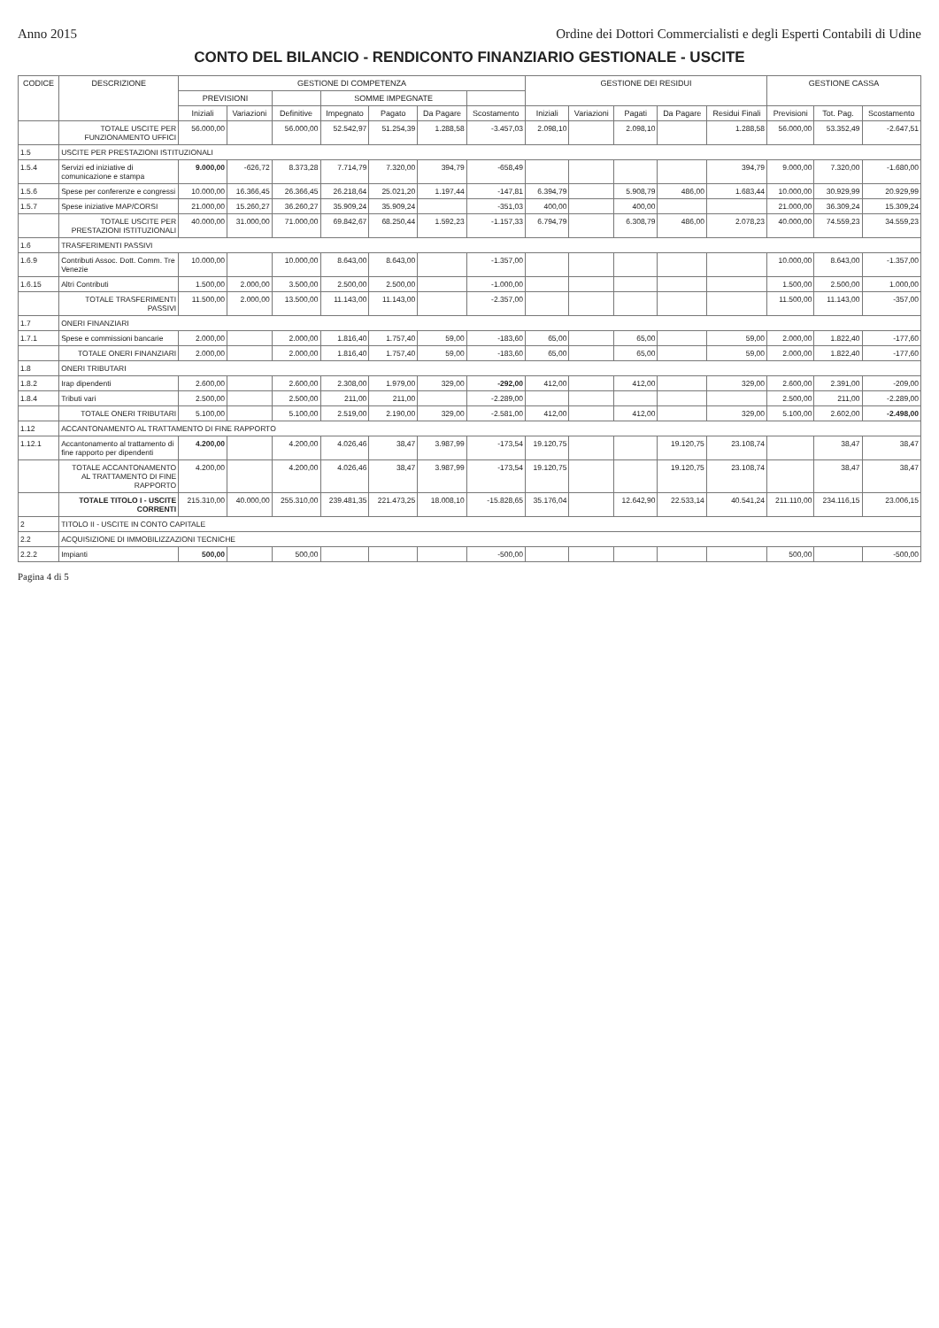Anno 2015 Ordine dei Dottori Commercialisti e degli Esperti Contabili di Udine
CONTO DEL BILANCIO - RENDICONTO FINANZIARIO GESTIONALE - USCITE
| CODICE | DESCRIZIONE | GESTIONE DI COMPETENZA | | | | | | | GESTIONE DEI RESIDUI | | | | | GESTIONE CASSA | | |
| --- | --- | --- | --- | --- | --- | --- | --- | --- | --- | --- | --- | --- | --- | --- | --- | --- |
| | | PREVISIONI | | | SOMME IMPEGNATE | | | | | | | | | | | |
| | | Iniziali | Variazioni | Definitive | Impegnato | Pagato | Da Pagare | Scostamento | Iniziali | Variazioni | Pagati | Da Pagare | Residui Finali | Previsioni | Tot. Pag. | Scostamento |
| | TOTALE USCITE PER FUNZIONAMENTO UFFICI | 56.000,00 | | 56.000,00 | 52.542,97 | 51.254,39 | 1.288,58 | -3.457,03 | 2.098,10 | | 2.098,10 | | 1.288,58 | 56.000,00 | 53.352,49 | -2.647,51 |
| 1.5 | USCITE PER PRESTAZIONI ISTITUZIONALI | | | | | | | | | | | | | | | |
| 1.5.4 | Servizi ed iniziative di comunicazione e stampa | 9.000,00 | -626,72 | 8.373,28 | 7.714,79 | 7.320,00 | 394,79 | -658,49 | | | | | 394,79 | 9.000,00 | 7.320,00 | -1.680,00 |
| 1.5.6 | Spese per conferenze e congressi | 10.000,00 | 16.366,45 | 26.366,45 | 26.218,64 | 25.021,20 | 1.197,44 | -147,81 | 6.394,79 | | 5.908,79 | 486,00 | 1.683,44 | 10.000,00 | 30.929,99 | 20.929,99 |
| 1.5.7 | Spese iniziative MAP/CORSI | 21.000,00 | 15.260,27 | 36.260,27 | 35.909,24 | 35.909,24 | | -351,03 | 400,00 | | 400,00 | | | 21.000,00 | 36.309,24 | 15.309,24 |
| | TOTALE USCITE PER PRESTAZIONI ISTITUZIONALI | 40.000,00 | 31.000,00 | 71.000,00 | 69.842,67 | 68.250,44 | 1.592,23 | -1.157,33 | 6.794,79 | | 6.308,79 | 486,00 | 2.078,23 | 40.000,00 | 74.559,23 | 34.559,23 |
| 1.6 | TRASFERIMENTI PASSIVI | | | | | | | | | | | | | | | |
| 1.6.9 | Contributi Assoc. Dott. Comm. Tre Venezie | 10.000,00 | | 10.000,00 | 8.643,00 | 8.643,00 | | -1.357,00 | | | | | | 10.000,00 | 8.643,00 | -1.357,00 |
| 1.6.15 | Altri Contributi | 1.500,00 | 2.000,00 | 3.500,00 | 2.500,00 | 2.500,00 | | -1.000,00 | | | | | | 1.500,00 | 2.500,00 | 1.000,00 |
| | TOTALE TRASFERIMENTI PASSIVI | 11.500,00 | 2.000,00 | 13.500,00 | 11.143,00 | 11.143,00 | | -2.357,00 | | | | | | 11.500,00 | 11.143,00 | -357,00 |
| 1.7 | ONERI FINANZIARI | | | | | | | | | | | | | | | |
| 1.7.1 | Spese e commissioni bancarie | 2.000,00 | | 2.000,00 | 1.816,40 | 1.757,40 | 59,00 | -183,60 | 65,00 | | 65,00 | | 59,00 | 2.000,00 | 1.822,40 | -177,60 |
| | TOTALE ONERI FINANZIARI | 2.000,00 | | 2.000,00 | 1.816,40 | 1.757,40 | 59,00 | -183,60 | 65,00 | | 65,00 | | 59,00 | 2.000,00 | 1.822,40 | -177,60 |
| 1.8 | ONERI TRIBUTARI | | | | | | | | | | | | | | | |
| 1.8.2 | Irap dipendenti | 2.600,00 | | 2.600,00 | 2.308,00 | 1.979,00 | 329,00 | -292,00 | 412,00 | | 412,00 | | 329,00 | 2.600,00 | 2.391,00 | -209,00 |
| 1.8.4 | Tributi vari | 2.500,00 | | 2.500,00 | 211,00 | 211,00 | | -2.289,00 | | | | | | 2.500,00 | 211,00 | -2.289,00 |
| | TOTALE ONERI TRIBUTARI | 5.100,00 | | 5.100,00 | 2.519,00 | 2.190,00 | 329,00 | -2.581,00 | 412,00 | | 412,00 | | 329,00 | 5.100,00 | 2.602,00 | -2.498,00 |
| 1.12 | ACCANTONAMENTO AL TRATTAMENTO DI FINE RAPPORTO | | | | | | | | | | | | | | | |
| 1.12.1 | Accantonamento al trattamento di fine rapporto per dipendenti | 4.200,00 | | 4.200,00 | 4.026,46 | 38,47 | 3.987,99 | -173,54 | 19.120,75 | | | 19.120,75 | 23.108,74 | | 38,47 | 38,47 |
| | TOTALE ACCANTONAMENTO AL TRATTAMENTO DI FINE RAPPORTO | 4.200,00 | | 4.200,00 | 4.026,46 | 38,47 | 3.987,99 | -173,54 | 19.120,75 | | | 19.120,75 | 23.108,74 | | 38,47 | 38,47 |
| | TOTALE TITOLO I - USCITE CORRENTI | 215.310,00 | 40.000,00 | 255.310,00 | 239.481,35 | 221.473,25 | 18.008,10 | -15.828,65 | 35.176,04 | | 12.642,90 | 22.533,14 | 40.541,24 | 211.110,00 | 234.116,15 | 23.006,15 |
| 2 | TITOLO II - USCITE IN CONTO CAPITALE | | | | | | | | | | | | | | | |
| 2.2 | ACQUISIZIONE DI IMMOBILIZZAZIONI TECNICHE | | | | | | | | | | | | | | | |
| 2.2.2 | Impianti | 500,00 | | 500,00 | | | | -500,00 | | | | | | 500,00 | | -500,00 |
Pagina 4 di 5